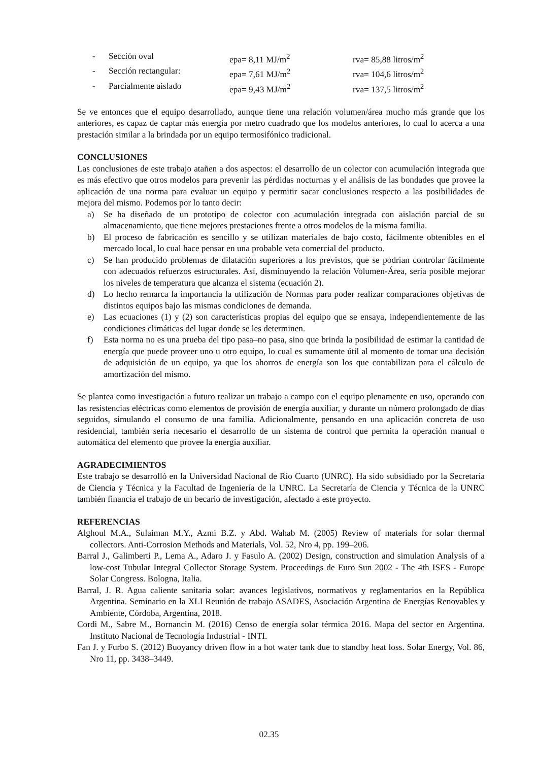| - | Sección oval | epa= 8,11 MJ/m<sup>2</sup> | rva= 85,88 litros/m<sup>2</sup> |
| - | Sección rectangular: | epa= 7,61 MJ/m<sup>2</sup> | rva= 104,6 litros/m<sup>2</sup> |
| - | Parcialmente aislado | epa= 9,43 MJ/m<sup>2</sup> | rva= 137,5 litros/m<sup>2</sup> |
Se ve entonces que el equipo desarrollado, aunque tiene una relación volumen/área mucho más grande que los anteriores, es capaz de captar más energía por metro cuadrado que los modelos anteriores, lo cual lo acerca a una prestación similar a la brindada por un equipo termosifónico tradicional.
CONCLUSIONES
Las conclusiones de este trabajo atañen a dos aspectos: el desarrollo de un colector con acumulación integrada que es más efectivo que otros modelos para prevenir las pérdidas nocturnas y el análisis de las bondades que provee la aplicación de una norma para evaluar un equipo y permitir sacar conclusiones respecto a las posibilidades de mejora del mismo. Podemos por lo tanto decir:
a) Se ha diseñado de un prototipo de colector con acumulación integrada con aislación parcial de su almacenamiento, que tiene mejores prestaciones frente a otros modelos de la misma familia.
b) El proceso de fabricación es sencillo y se utilizan materiales de bajo costo, fácilmente obtenibles en el mercado local, lo cual hace pensar en una probable veta comercial del producto.
c) Se han producido problemas de dilatación superiores a los previstos, que se podrían controlar fácilmente con adecuados refuerzos estructurales. Así, disminuyendo la relación Volumen-Área, sería posible mejorar los niveles de temperatura que alcanza el sistema (ecuación 2).
d) Lo hecho remarca la importancia la utilización de Normas para poder realizar comparaciones objetivas de distintos equipos bajo las mismas condiciones de demanda.
e) Las ecuaciones (1) y (2) son características propias del equipo que se ensaya, independientemente de las condiciones climáticas del lugar donde se les determinen.
f) Esta norma no es una prueba del tipo pasa–no pasa, sino que brinda la posibilidad de estimar la cantidad de energía que puede proveer uno u otro equipo, lo cual es sumamente útil al momento de tomar una decisión de adquisición de un equipo, ya que los ahorros de energía son los que contabilizan para el cálculo de amortización del mismo.
Se plantea como investigación a futuro realizar un trabajo a campo con el equipo plenamente en uso, operando con las resistencias eléctricas como elementos de provisión de energía auxiliar, y durante un número prolongado de días seguidos, simulando el consumo de una familia. Adicionalmente, pensando en una aplicación concreta de uso residencial, también sería necesario el desarrollo de un sistema de control que permita la operación manual o automática del elemento que provee la energía auxiliar.
AGRADECIMIENTOS
Este trabajo se desarrolló en la Universidad Nacional de Río Cuarto (UNRC). Ha sido subsidiado por la Secretaría de Ciencia y Técnica y la Facultad de Ingeniería de la UNRC. La Secretaría de Ciencia y Técnica de la UNRC también financia el trabajo de un becario de investigación, afectado a este proyecto.
REFERENCIAS
Alghoul M.A., Sulaiman M.Y., Azmi B.Z. y Abd. Wahab M. (2005) Review of materials for solar thermal collectors. Anti-Corrosion Methods and Materials, Vol. 52, Nro 4, pp. 199–206.
Barral J., Galimberti P., Lema A., Adaro J. y Fasulo A. (2002) Design, construction and simulation Analysis of a low-cost Tubular Integral Collector Storage System. Proceedings de Euro Sun 2002 - The 4th ISES - Europe Solar Congress. Bologna, Italia.
Barral, J. R. Agua caliente sanitaria solar: avances legislativos, normativos y reglamentarios en la República Argentina. Seminario en la XLI Reunión de trabajo ASADES, Asociación Argentina de Energías Renovables y Ambiente, Córdoba, Argentina, 2018.
Cordi M., Sabre M., Bornancin M. (2016) Censo de energía solar térmica 2016. Mapa del sector en Argentina. Instituto Nacional de Tecnología Industrial - INTI.
Fan J. y Furbo S. (2012) Buoyancy driven flow in a hot water tank due to standby heat loss. Solar Energy, Vol. 86, Nro 11, pp. 3438–3449.
02.35